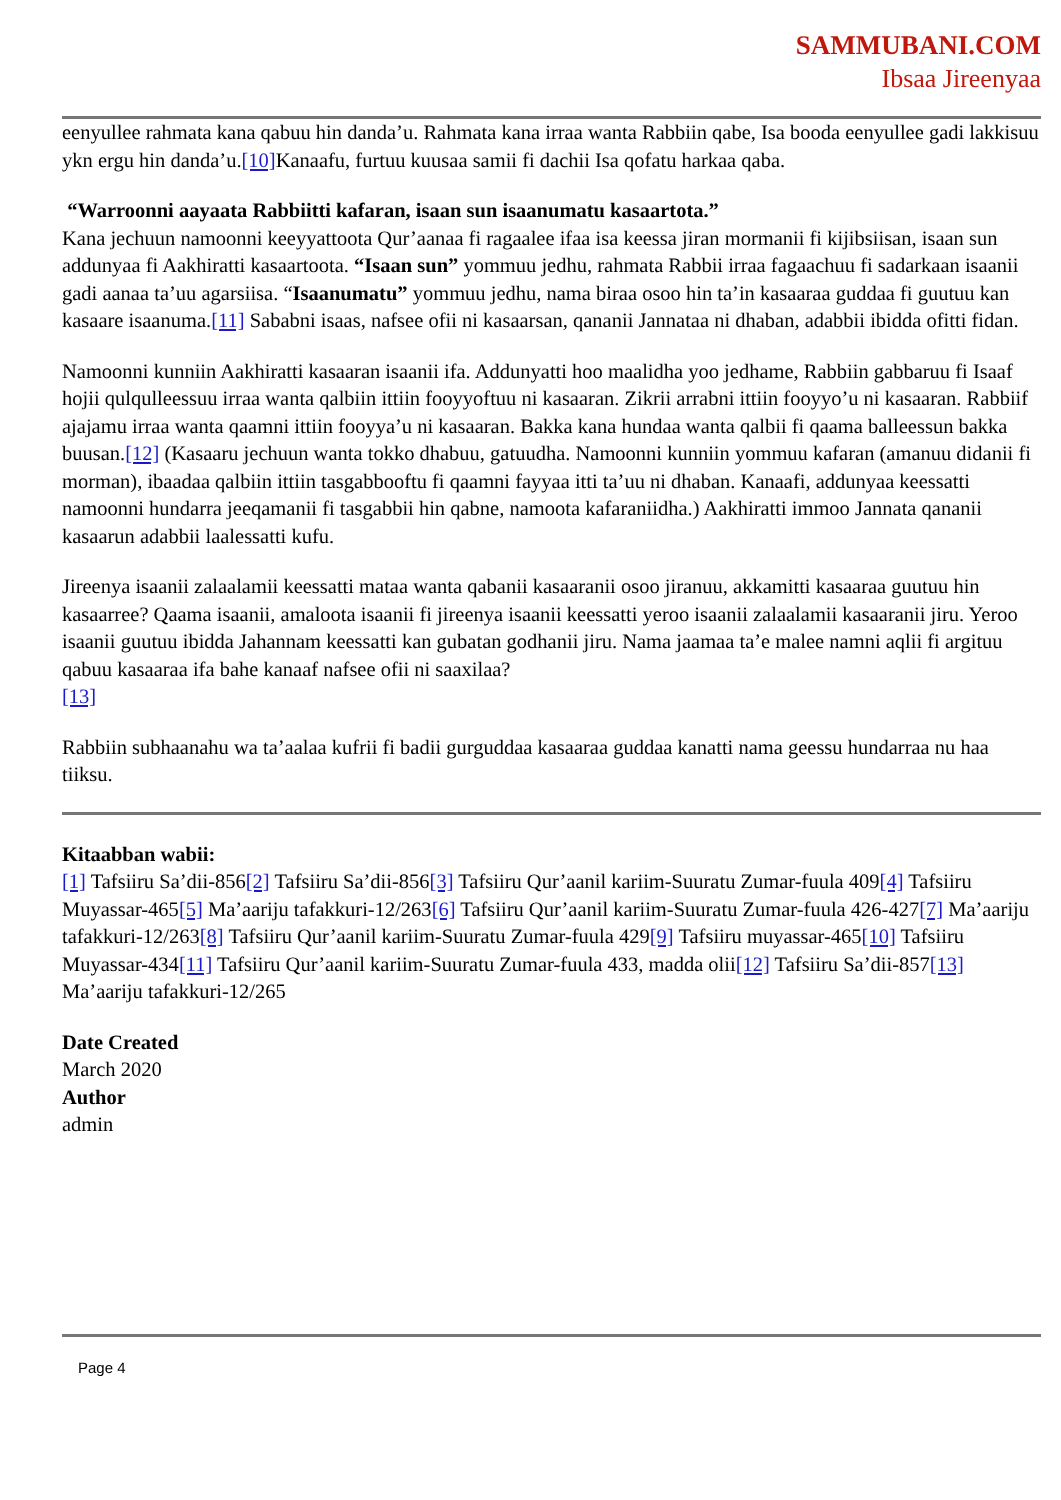SAMMUBANI.COM
Ibsaa Jireenyaa
eenyullee rahmata kana qabuu hin danda’u. Rahmata kana irraa wanta Rabbiin qabe, Isa booda eenyullee gadi lakkisuu ykn ergu hin danda’u.[10] Kanaafu, furtuu kuusaa samii fi dachii Isa qofatu harkaa qaba.
“Warroonni aayaata Rabbiitti kafaran, isaan sun isaanumatu kasaartota.”
Kana jechuun namoonni keeyyattoota Qur’aanaa fi ragaalee ifaa isa keessa jiran mormanii fi kijibsiisan, isaan sun addunyaa fi Aakhiratti kasaartoota. “Isaan sun” yommuu jedhu, rahmata Rabbii irraa fagaachuu fi sadarkaan isaanii gadi aanaa ta’uu agarsiisa. “Isaanumatu” yommuu jedhu, nama biraa osoo hin ta’in kasaaraa guddaa fi guutuu kan kasaare isaanuma.[11] Sababni isaas, nafsee ofii ni kasaarsan, qananii Jannataa ni dhaban, adabbii ibidda ofitti fidan.
Namoonni kunniin Aakhiratti kasaaran isaanii ifa. Addunyatti hoo maalidha yoo jedhame, Rabbiin gabbaruu fi Isaaf hojii qulqulleessuu irraa wanta qalbiin ittiin fooyyoftuu ni kasaaran. Zikrii arrabni ittiin fooyyo’u ni kasaaran. Rabbiif ajajamu irraa wanta qaamni ittiin fooyya’u ni kasaaran. Bakka kana hundaa wanta qalbii fi qaama balleessun bakka buusan.[12] (Kasaaru jechuun wanta tokko dhabuu, gatuudha. Namoonni kunniin yommuu kafaran (amanuu didanii fi morman), ibaadaa qalbiin ittiin tasgabbooftu fi qaamni fayyaa itti ta’uu ni dhaban. Kanaafi, addunyaa keessatti namoonni hundarra jeeqamanii fi tasgabbii hin qabne, namoota kafaraniidha.) Aakhiratti immoo Jannata qananii kasaarun adabbii laalessatti kufu.
Jireenya isaanii zalaalamii keessatti mataa wanta qabanii kasaaranii osoo jiranuu, akkamitti kasaaraa guutuu hin kasaarree? Qaama isaanii, amaloota isaanii fi jireenya isaanii keessatti yeroo isaanii zalaalamii kasaaranii jiru. Yeroo isaanii guutuu ibidda Jahannam keessatti kan gubatan godhanii jiru. Nama jaamaa ta’e malee namni aqlii fi argituu qabuu kasaaraa ifa bahe kanaaf nafsee ofii ni saaxilaa?
[13]
Rabbiin subhaanahu wa ta’aalaa kufrii fi badii gurguddaa kasaaraa guddaa kanatti nama geessu hundarraa nu haa tiiksu.
Kitaabban wabii:
[1] Tafsiiru Sa’dii-856[2] Tafsiiru Sa’dii-856[3] Tafsiiru Qur’aanil kariim-Suuratu Zumar-fuula 409[4] Tafsiiru Muyassar-465[5] Ma’aariju tafakkuri-12/263[6] Tafsiiru Qur’aanil kariim-Suuratu Zumar-fuula 426-427[7] Ma’aariju tafakkuri-12/263[8] Tafsiiru Qur’aanil kariim-Suuratu Zumar-fuula 429[9] Tafsiiru muyassar-465[10] Tafsiiru Muyassar-434[11] Tafsiiru Qur’aanil kariim-Suuratu Zumar-fuula 433, madda olii[12] Tafsiiru Sa’dii-857[13] Ma’aariju tafakkuri-12/265
Date Created
March 2020
Author
admin
Page 4